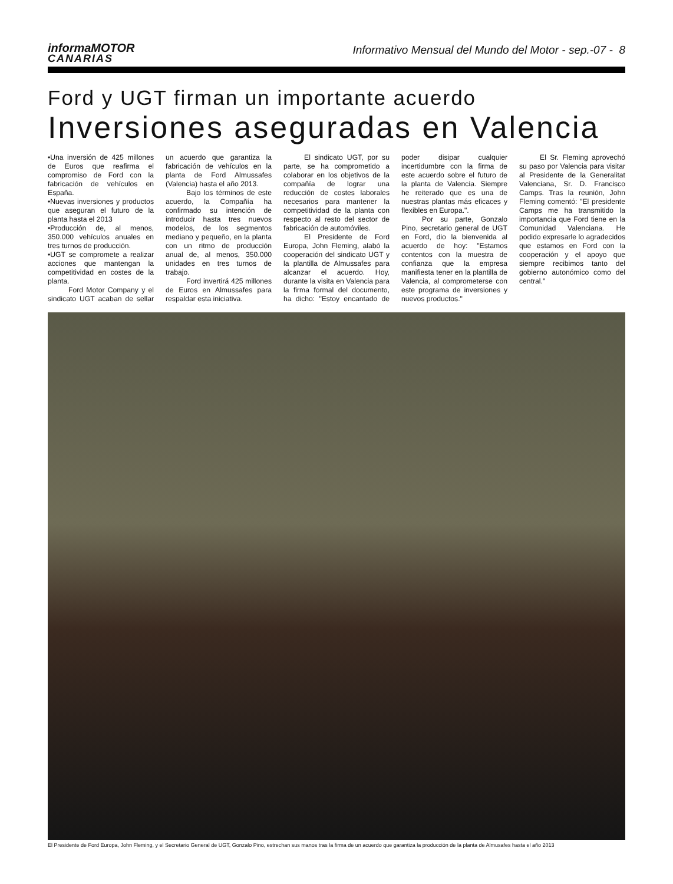informaMOTOR
CANARIAS
Informativo Mensual del Mundo del Motor - sep.-07 - 8
Ford y UGT firman un importante acuerdo
Inversiones aseguradas en Valencia
•Una inversión de 425 millones de Euros que reafirma el compromiso de Ford con la fabricación de vehículos en España.
•Nuevas inversiones y productos que aseguran el futuro de la planta hasta el 2013
•Producción de, al menos, 350.000 vehículos anuales en tres turnos de producción.
•UGT se compromete a realizar acciones que mantengan la competitividad en costes de la planta.
Ford Motor Company y el sindicato UGT acaban de sellar un acuerdo que garantiza la fabricación de vehículos en la planta de Ford Almussafes (Valencia) hasta el año 2013.
Bajo los términos de este acuerdo, la Compañía ha confirmado su intención de introducir hasta tres nuevos modelos, de los segmentos mediano y pequeño, en la planta con un ritmo de producción anual de, al menos, 350.000 unidades en tres turnos de trabajo.
Ford invertirá 425 millones de Euros en Almussafes para respaldar esta iniciativa.
El sindicato UGT, por su parte, se ha comprometido a colaborar en los objetivos de la compañía de lograr una reducción de costes laborales necesarios para mantener la competitividad de la planta con respecto al resto del sector de fabricación de automóviles.
El Presidente de Ford Europa, John Fleming, alabó la cooperación del sindicato UGT y la plantilla de Almussafes para alcanzar el acuerdo. Hoy, durante la visita en Valencia para la firma formal del documento, ha dicho: "Estoy encantado de poder disipar cualquier incertidumbre con la firma de este acuerdo sobre el futuro de la planta de Valencia. Siempre he reiterado que es una de nuestras plantas más eficaces y flexibles en Europa.".
Por su parte, Gonzalo Pino, secretario general de UGT en Ford, dio la bienvenida al acuerdo de hoy: "Estamos contentos con la muestra de confianza que la empresa manifiesta tener en la plantilla de Valencia, al comprometerse con este programa de inversiones y nuevos productos."
El Sr. Fleming aprovechó su paso por Valencia para visitar al Presidente de la Generalitat Valenciana, Sr. D. Francisco Camps. Tras la reunión, John Fleming comentó: "El presidente Camps me ha transmitido la importancia que Ford tiene en la Comunidad Valenciana. He podido expresarle lo agradecidos que estamos en Ford con la cooperación y el apoyo que siempre recibimos tanto del gobierno autonómico como del central."
El Presidente de Ford Europa, John Fleming, y el Secretario General de UGT, Gonzalo Pino, estrechan sus manos tras la firma de un acuerdo que garantiza la producción de la planta de Almusafes hasta el año 2013